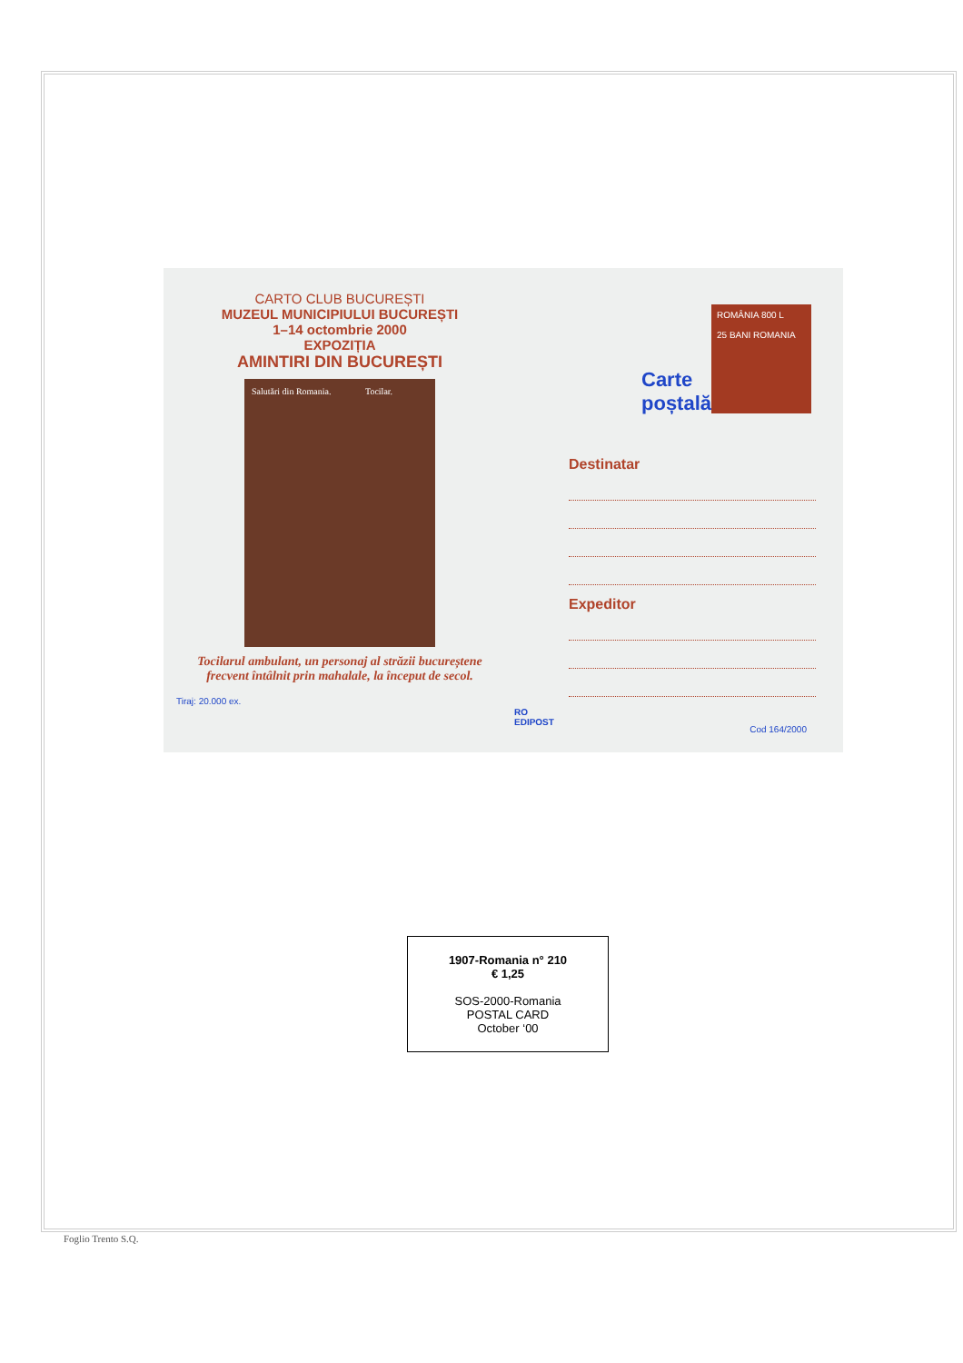CARTO CLUB BUCUREȘTI
MUZEUL MUNICIPIULUI BUCUREȘTI
1–14 octombrie 2000
EXPOZIȚIA
AMINTIRI DIN BUCUREȘTI
Salutări din Romania. Tocilar.
Tocilarul ambulant, un personaj al străzii bucureștene frecvent întâlnit prin mahalale, la început de secol.
Tiraj: 20.000 ex.
ROMÂNIA 800 L
25 BANI ROMANIA
Carte
poștală
Destinatar
Expeditor
RO
EDIPOST
Cod 164/2000
1907-Romania n° 210
€ 1,25
SOS-2000-Romania
POSTAL CARD
October ‘00
Foglio Trento S.Q.